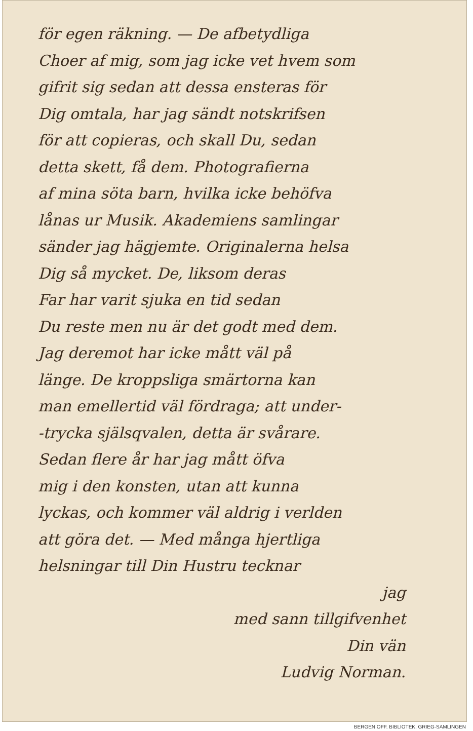för egen räkning. — De afbetydliga
Choer af mig, som jag icke vet hvem som
gifrit sig sedan att dessa ensteras för
Dig omtala, har jag sändt notskrifsen
för att copieras, och skall Du, sedan
detta skett, få dem. Photografierna
af mina söta barn, hvilka icke behöfva
lånas ur Musik. Akademiens samlingar
sänder jag hägjemte. Originalerna helsa
Dig så mycket. De, liksom deras
Far har varit sjuka en tid sedan
Du reste men nu är det godt med dem.
Jag deremot har icke mått väl på
länge. De kroppsliga smärtorna kan
man emellertid väl fördraga; att under-
-trycka själsqvalen, detta är svårare.
Sedan flere år har jag mått öfva
mig i den konsten, utan att kunna
lyckas, och kommer väl aldrig i verlden
att göra det. — Med många hjertliga
helsningar till Din Hustru tecknar
jag
med sann tillgifvenhet
Din vän
Ludvig Norman.
BERGEN OFF. BIBLIOTEK, GRIEG-SAMLINGEN